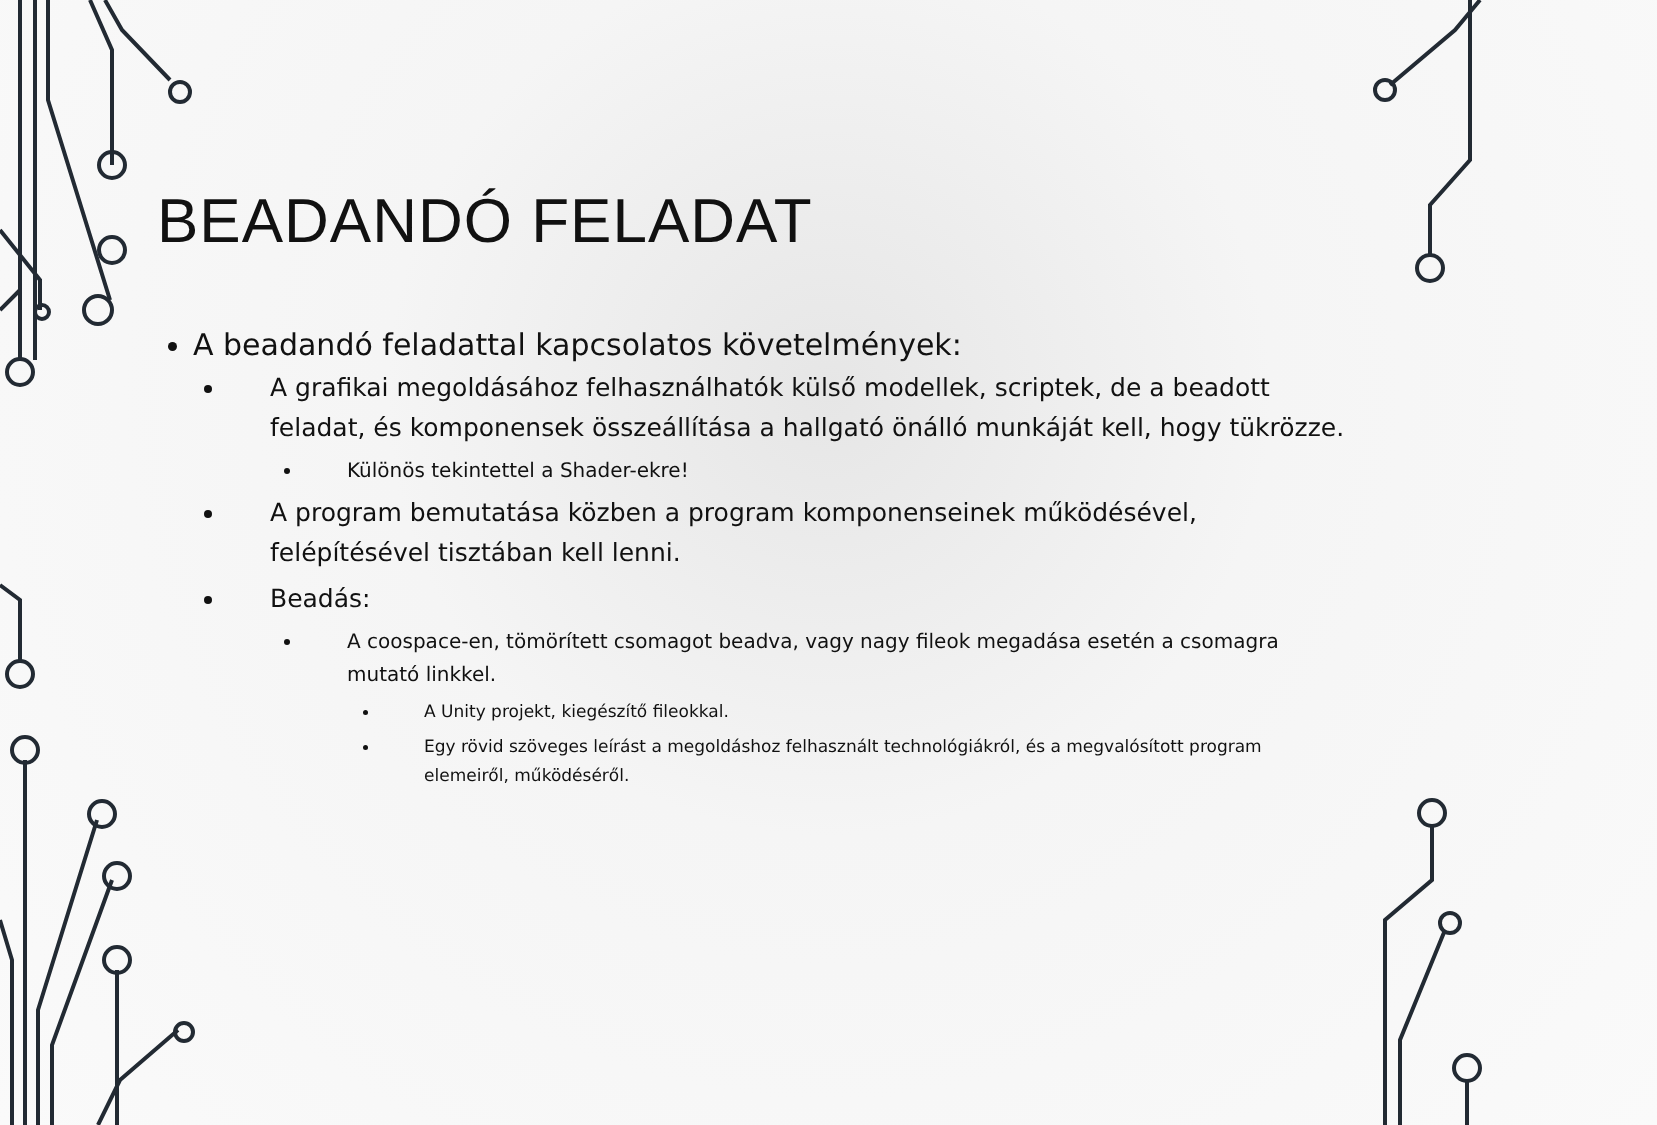BEADANDÓ FELADAT
A beadandó feladattal kapcsolatos követelmények:
A grafikai megoldásához felhasználhatók külső modellek, scriptek, de a beadott feladat, és komponensek összeállítása a hallgató önálló munkáját kell, hogy tükrözze.
Különös tekintettel a Shader-ekre!
A program bemutatása közben a program komponenseinek működésével, felépítésével tisztában kell lenni.
Beadás:
A coospace-en, tömörített csomagot beadva, vagy nagy fileok megadása esetén a csomagra mutató linkkel.
A Unity projekt, kiegészítő fileokkal.
Egy rövid szöveges leírást a megoldáshoz felhasznált technológiákról, és a megvalósított program elemeiről, működéséről.